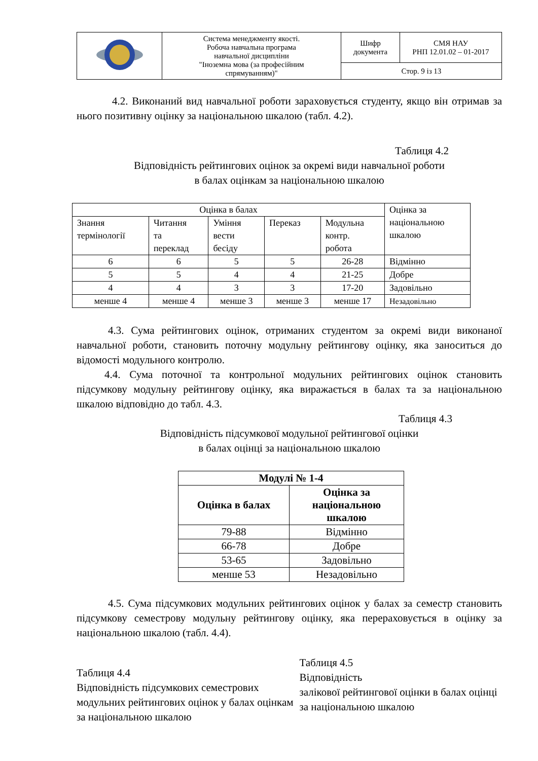| | Система менеджменту якості. Робоча навчальна програма навчальної дисципліни "Іноземна мова (за професійним спрямуванням)" | Шифр документа | СМЯ НАУ РНП 12.01.02 – 01-2017 |
| | | Стор. 9 із 13 | |
4.2. Виконаний вид навчальної роботи зараховується студенту, якщо він отримав за нього позитивну оцінку за національною шкалою (табл. 4.2).
Таблиця 4.2
Відповідність рейтингових оцінок за окремі види навчальної роботи
в балах оцінкам за національною шкалою
| Оцінка в балах | | | | | Оцінка за національною шкалою |
| Знання термінології | Читання та переклад | Уміння вести бесіду | Переказ | Модульна контр. робота | |
| 6 | 6 | 5 | 5 | 26-28 | Відмінно |
| 5 | 5 | 4 | 4 | 21-25 | Добре |
| 4 | 4 | 3 | 3 | 17-20 | Задовільно |
| менше 4 | менше 4 | менше 3 | менше 3 | менше 17 | Незадовільно |
4.3. Сума рейтингових оцінок, отриманих студентом за окремі види виконаної навчальної роботи, становить поточну модульну рейтингову оцінку, яка заноситься до відомості модульного контролю.
4.4. Сума поточної та контрольної модульних рейтингових оцінок становить підсумкову модульну рейтингову оцінку, яка виражається в балах та за національною шкалою відповідно до табл. 4.3.
Таблиця 4.3
Відповідність підсумкової модульної рейтингової оцінки
в балах оцінці за національною шкалою
| Модулі № 1-4 | |
| --- | --- |
| Оцінка в балах | Оцінка за національною шкалою |
| 79-88 | Відмінно |
| 66-78 | Добре |
| 53-65 | Задовільно |
| менше 53 | Незадовільно |
4.5. Сума підсумкових модульних рейтингових оцінок у балах за семестр становить підсумкову семестрову модульну рейтингову оцінку, яка перераховується в оцінку за національною шкалою (табл. 4.4).
Таблиця 4.4
Відповідність підсумкових семестрових модульних рейтингових оцінок у балах оцінкам за національною шкалою
Таблиця 4.5
Відповідність
залікової рейтингової оцінки в балах оцінці за національною шкалою